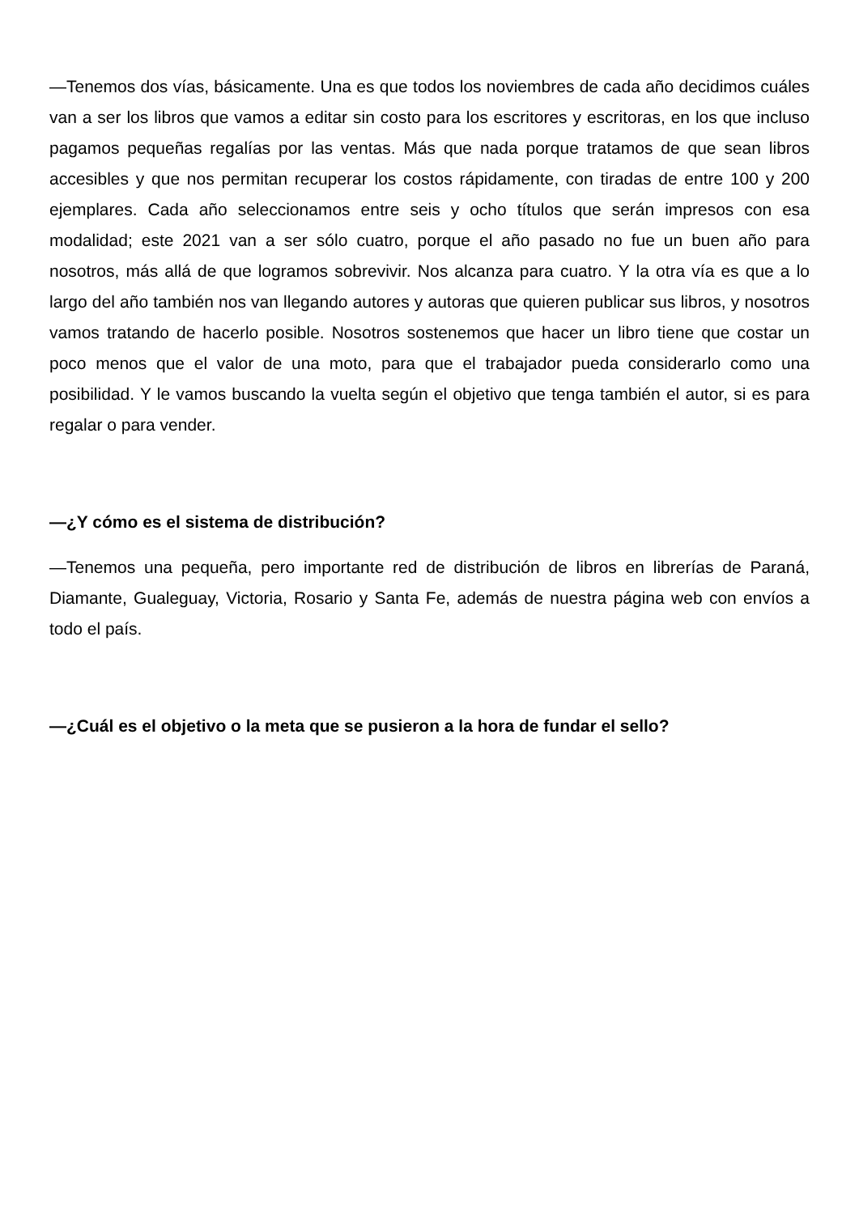—Tenemos dos vías, básicamente. Una es que todos los noviembres de cada año decidimos cuáles van a ser los libros que vamos a editar sin costo para los escritores y escritoras, en los que incluso pagamos pequeñas regalías por las ventas. Más que nada porque tratamos de que sean libros accesibles y que nos permitan recuperar los costos rápidamente, con tiradas de entre 100 y 200 ejemplares. Cada año seleccionamos entre seis y ocho títulos que serán impresos con esa modalidad; este 2021 van a ser sólo cuatro, porque el año pasado no fue un buen año para nosotros, más allá de que logramos sobrevivir. Nos alcanza para cuatro. Y la otra vía es que a lo largo del año también nos van llegando autores y autoras que quieren publicar sus libros, y nosotros vamos tratando de hacerlo posible. Nosotros sostenemos que hacer un libro tiene que costar un poco menos que el valor de una moto, para que el trabajador pueda considerarlo como una posibilidad. Y le vamos buscando la vuelta según el objetivo que tenga también el autor, si es para regalar o para vender.
—¿Y cómo es el sistema de distribución?
—Tenemos una pequeña, pero importante red de distribución de libros en librerías de Paraná, Diamante, Gualeguay, Victoria, Rosario y Santa Fe, además de nuestra página web con envíos a todo el país.
—¿Cuál es el objetivo o la meta que se pusieron a la hora de fundar el sello?